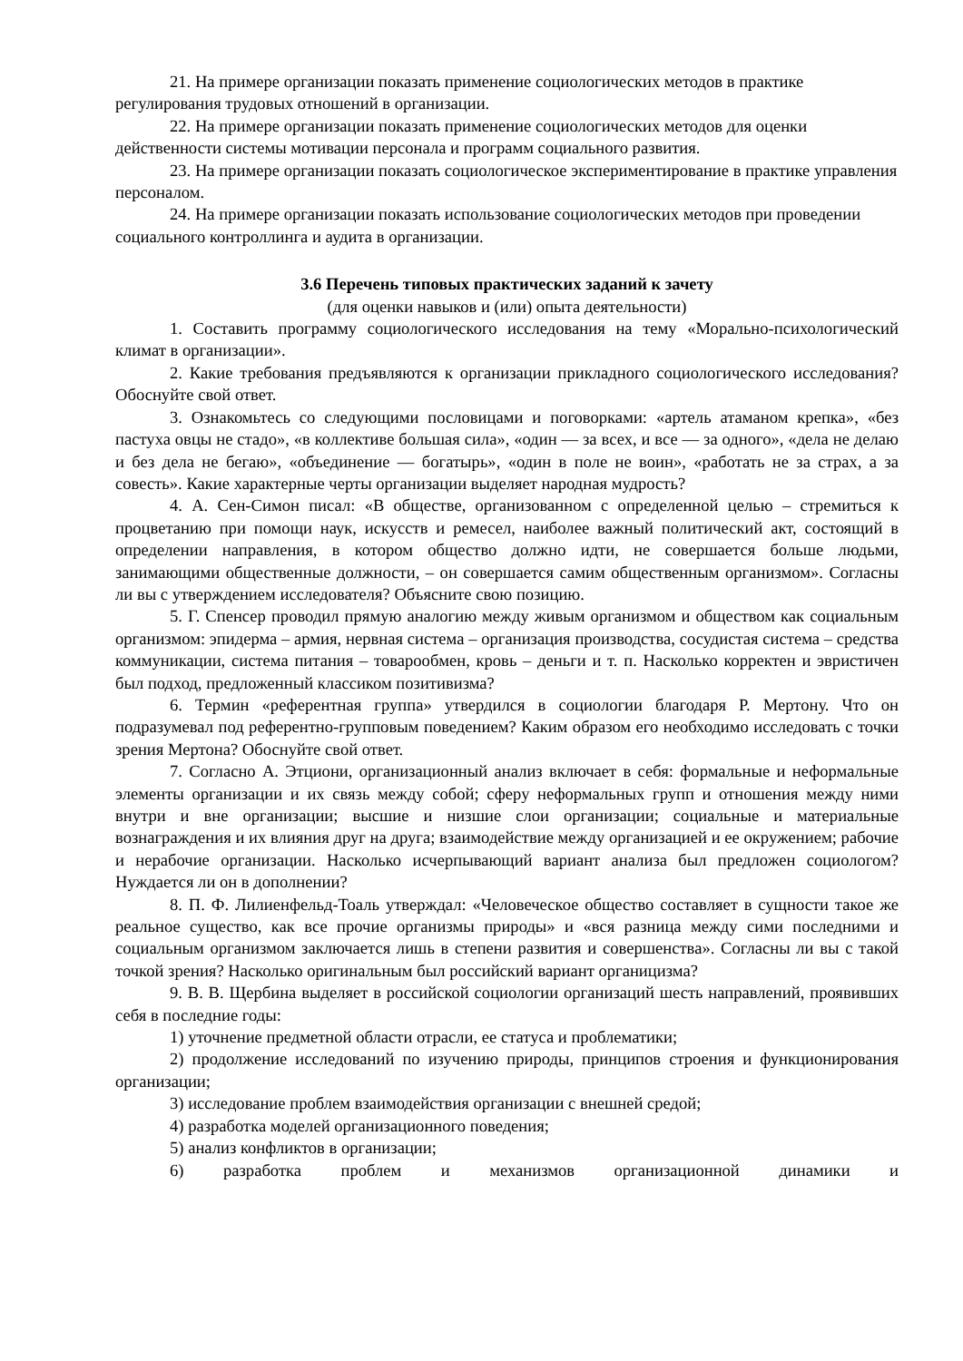21. На примере организации показать применение социологических методов в практике регулирования трудовых отношений в организации.
22. На примере организации показать применение социологических методов для оценки действенности системы мотивации персонала и программ социального развития.
23. На примере организации показать социологическое экспериментирование в практике управления персоналом.
24. На примере организации показать использование социологических методов при проведении социального контроллинга и аудита в организации.
3.6 Перечень типовых практических заданий к зачету
(для оценки навыков и (или) опыта деятельности)
1. Составить программу социологического исследования на тему «Морально-психологический климат в организации».
2. Какие требования предъявляются к организации прикладного социологического исследования? Обоснуйте свой ответ.
3. Ознакомьтесь со следующими пословицами и поговорками: «артель атаманом крепка», «без пастуха овцы не стадо», «в коллективе большая сила», «один — за всех, и все — за одного», «дела не делаю и без дела не бегаю», «объединение — богатырь», «один в поле не воин», «работать не за страх, а за совесть». Какие характерные черты организации выделяет народная мудрость?
4. А. Сен-Симон писал: «В обществе, организованном с определенной целью – стремиться к процветанию при помощи наук, искусств и ремесел, наиболее важный политический акт, состоящий в определении направления, в котором общество должно идти, не совершается больше людьми, занимающими общественные должности, – он совершается самим общественным организмом». Согласны ли вы с утверждением исследователя? Объясните свою позицию.
5. Г. Спенсер проводил прямую аналогию между живым организмом и обществом как социальным организмом: эпидерма – армия, нервная система – организация производства, сосудистая система – средства коммуникации, система питания – товарообмен, кровь – деньги и т. п. Насколько корректен и эвристичен был подход, предложенный классиком позитивизма?
6. Термин «референтная группа» утвердился в социологии благодаря Р. Мертону. Что он подразумевал под референтно-групповым поведением? Каким образом его необходимо исследовать с точки зрения Мертона? Обоснуйте свой ответ.
7. Согласно А. Этциони, организационный анализ включает в себя: формальные и неформальные элементы организации и их связь между собой; сферу неформальных групп и отношения между ними внутри и вне организации; высшие и низшие слои организации; социальные и материальные вознаграждения и их влияния друг на друга; взаимодействие между организацией и ее окружением; рабочие и нерабочие организации. Насколько исчерпывающий вариант анализа был предложен социологом? Нуждается ли он в дополнении?
8. П. Ф. Лилиенфельд-Тоаль утверждал: «Человеческое общество составляет в сущности такое же реальное существо, как все прочие организмы природы» и «вся разница между сими последними и социальным организмом заключается лишь в степени развития и совершенства». Согласны ли вы с такой точкой зрения? Насколько оригинальным был российский вариант органицизма?
9. В. В. Щербина выделяет в российской социологии организаций шесть направлений, проявивших себя в последние годы:
1) уточнение предметной области отрасли, ее статуса и проблематики;
2) продолжение исследований по изучению природы, принципов строения и функционирования организации;
3) исследование проблем взаимодействия организации с внешней средой;
4) разработка моделей организационного поведения;
5) анализ конфликтов в организации;
6) разработка проблем и механизмов организационной динамики и